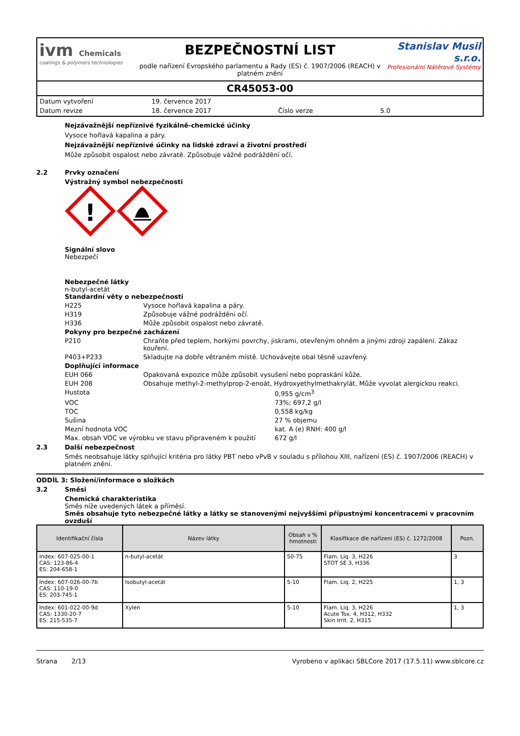ivm Chemicals
coatings & polymers technologies
BEZPEČNOSTNÍ LIST
podle nařízení Evropského parlamentu a Rady (ES) č. 1907/2006 (REACH) v platném znění
Stanislav Musil s.r.o.
Profesionální Nátěrové Systémy
CR45053-00
| Datum vytvoření | 19. července 2017 | | |
| Datum revize | 18. července 2017 | Číslo verze | 5.0 |
Nejzávažnější nepříznivé fyzikálně-chemické účinky
Vysoce hořlavá kapalina a páry.
Nejzávažnější nepříznivé účinky na lidské zdraví a životní prostředí
Může způsobit ospalost nebo závratě. Způsobuje vážné podráždění očí.
2.2 Prvky označení
Výstražný symbol nebezpečnosti
!
Signální slovo
Nebezpečí
Nebezpečné látky
n-butyl-acetát
Standardní věty o nebezpečnosti
H225 Vysoce hořlavá kapalina a páry.
H319 Způsobuje vážné podráždění očí.
H336 Může způsobit ospalost nebo závratě.
Pokyny pro bezpečné zacházení
P210 Chraňte před teplem, horkými povrchy, jiskrami, otevřeným ohněm a jinými zdroji zapálení. Zákaz kouření.
P403+P233 Skladujte na dobře větraném místě. Uchovávejte obal těsně uzavřený.
Doplňující informace
EUH 066 Opakovaná expozice může způsobit vysušení nebo popraskání kůže.
EUH 208 Obsahuje methyl-2-methylprop-2-enoát, Hydroxyethylmethakrylát. Může vyvolat alergickou reakci.
Hustota 0,955 g/cm<sup>3</sup>
VOC 73%; 697,2 g/l
TOC 0,558 kg/kg
Sušina 27 % objemu
Mezní hodnota VOC kat. A (e) RNH: 400 g/l
Max. obsah VOC ve výrobku ve stavu připraveném k použití 672 g/l
2.3 Další nebezpečnost
Směs neobsahuje látky splňující kritéria pro látky PBT nebo vPvB v souladu s přílohou XIII, nařízení (ES) č. 1907/2006 (REACH) v platném znění.
ODDÍL 3: Složení/informace o složkách
3.2 Směsi
Chemická charakteristika
Směs níže uvedených látek a příměsí.
Směs obsahuje tyto nebezpečné látky a látky se stanovenými nejvyššími přípustnými koncentracemi v pracovním ovzduší
| Identifikační čísla | Název látky | Obsah v % hmotnosti | Klasifikace dle nařízení (ES) č. 1272/2008 | Pozn. |
| --- | --- | --- | --- | --- |
| Index: 607-025-00-1 CAS: 123-86-4 ES: 204-658-1 | n-butyl-acetát | 50-75 | Flam. Liq. 3, H226 STOT SE 3, H336 | 3 |
| Index: 607-026-00-7b CAS: 110-19-0 ES: 203-745-1 | Isobutyl-acetát | 5-10 | Flam. Liq. 2, H225 | 1, 3 |
| Index: 601-022-00-9d CAS: 1330-20-7 ES: 215-535-7 | Xylen | 5-10 | Flam. Liq. 3, H226 Acute Tox. 4, H312, H332 Skin Irrit. 2, H315 | 1, 3 |
Strana 2/13 Vyrobeno v aplikaci SBLCore 2017 (17.5.11) www.sblcore.cz